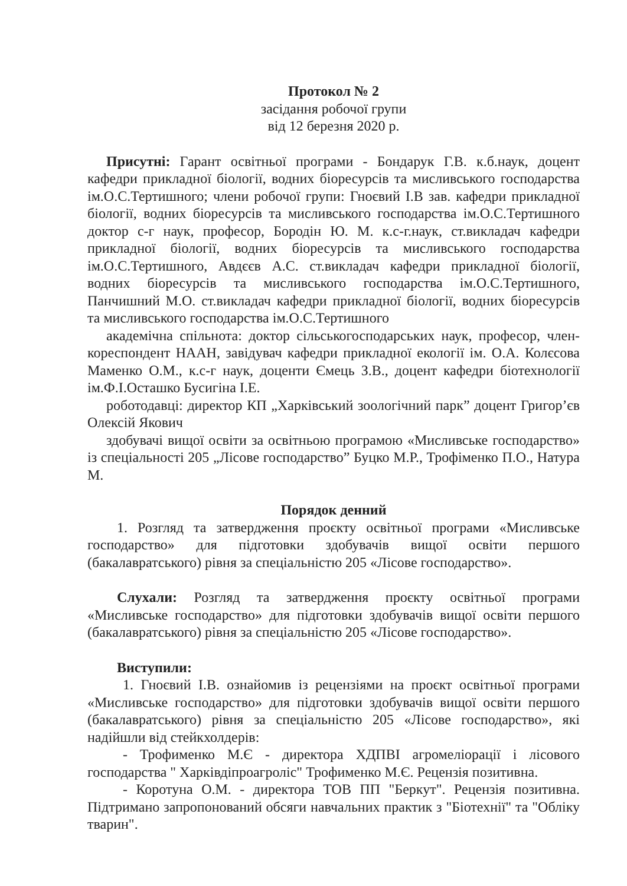Протокол № 2
засідання робочої групи
від 12 березня 2020 р.
Присутні: Гарант освітньої програми - Бондарук Г.В. к.б.наук, доцент кафедри прикладної біології, водних біоресурсів та мисливського господарства ім.О.С.Тертишного; члени робочої групи: Гноєвий І.В зав. кафедри прикладної біології, водних біоресурсів та мисливського господарства ім.О.С.Тертишного доктор с-г наук, професор, Бородін Ю. М. к.с-г.наук, ст.викладач кафедри прикладної біології, водних біоресурсів та мисливського господарства ім.О.С.Тертишного, Авдєєв А.С. ст.викладач кафедри прикладної біології, водних біоресурсів та мисливського господарства ім.О.С.Тертишного, Панчишний М.О. ст.викладач кафедри прикладної біології, водних біоресурсів та мисливського господарства ім.О.С.Тертишного
академічна спільнота: доктор сільськогосподарських наук, професор, член-кореспондент НААН, завідувач кафедри прикладної екології ім. О.А. Колєсова Маменко О.М., к.с-г наук, доценти Ємець З.В., доцент кафедри біотехнології ім.Ф.І.Осташко Бусигіна І.Е.
роботодавці: директор КП „Харківський зоологічний парк” доцент Григор’єв Олексій Якович
здобувачі вищої освіти за освітньою програмою «Мисливське господарство» із спеціальності 205 „Лісове господарство” Буцко М.Р., Трофіменко П.О., Натура М.
Порядок денний
1. Розгляд та затвердження проєкту освітньої програми «Мисливське господарство» для підготовки здобувачів вищої освіти першого (бакалавратського) рівня за спеціальністю 205 «Лісове господарство».
Слухали: Розгляд та затвердження проєкту освітньої програми «Мисливське господарство» для підготовки здобувачів вищої освіти першого (бакалавратського) рівня за спеціальністю 205 «Лісове господарство».
Виступили:
1. Гноєвий І.В. ознайомив із рецензіями на проєкт освітньої програми «Мисливське господарство» для підготовки здобувачів вищої освіти першого (бакалавратського) рівня за спеціальністю 205 «Лісове господарство», які надійшли від стейкхолдерів:
- Трофименко М.Є - директора ХДПВІ агромеліорації і лісового господарства " Харківдіпроагроліс" Трофименко М.Є. Рецензія позитивна.
- Коротуна О.М. - директора ТОВ ПП "Беркут". Рецензія позитивна. Підтримано запропонований обсяги навчальних практик з "Біотехнії" та "Обліку тварин".